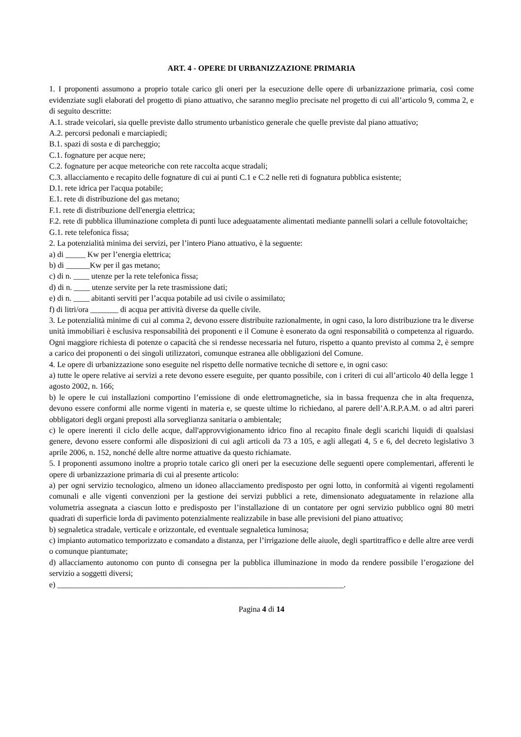ART. 4 - OPERE DI URBANIZZAZIONE PRIMARIA
1. I proponenti assumono a proprio totale carico gli oneri per la esecuzione delle opere di urbanizzazione primaria, così come evidenziate sugli elaborati del progetto di piano attuativo, che saranno meglio precisate nel progetto di cui all’articolo 9, comma 2, e di seguito descritte:
A.1. strade veicolari, sia quelle previste dallo strumento urbanistico generale che quelle previste dal piano attuativo;
A.2. percorsi pedonali e marciapiedi;
B.1. spazi di sosta e di parcheggio;
C.1. fognature per acque nere;
C.2. fognature per acque meteoriche con rete raccolta acque stradali;
C.3. allacciamento e recapito delle fognature di cui ai punti C.1 e C.2 nelle reti di fognatura pubblica esistente;
D.1. rete idrica per l'acqua potabile;
E.1. rete di distribuzione del gas metano;
F.1. rete di distribuzione dell'energia elettrica;
F.2. rete di pubblica illuminazione completa di punti luce adeguatamente alimentati mediante pannelli solari a cellule fotovoltaiche;
G.1. rete telefonica fissa;
2. La potenzialità minima dei servizi, per l’intero Piano attuativo, è la seguente:
a) di _____ Kw per l’energia elettrica;
b) di ______Kw per il gas metano;
c) di n. ____ utenze per la rete telefonica fissa;
d) di n. ____ utenze servite per la rete trasmissione dati;
e) di n. ____ abitanti serviti per l’acqua potabile ad usi civile o assimilato;
f) di litri/ora _______ di acqua per attività diverse da quelle civile.
3. Le potenzialità minime di cui al comma 2, devono essere distribuite razionalmente, in ogni caso, la loro distribuzione tra le diverse unità immobiliari è esclusiva responsabilità dei proponenti e il Comune è esonerato da ogni responsabilità o competenza al riguardo. Ogni maggiore richiesta di potenze o capacità che si rendesse necessaria nel futuro, rispetto a quanto previsto al comma 2, è sempre a carico dei proponenti o dei singoli utilizzatori, comunque estranea alle obbligazioni del Comune.
4. Le opere di urbanizzazione sono eseguite nel rispetto delle normative tecniche di settore e, in ogni caso:
a) tutte le opere relative ai servizi a rete devono essere eseguite, per quanto possibile, con i criteri di cui all’articolo 40 della legge 1 agosto 2002, n. 166;
b) le opere le cui installazioni comportino l’emissione di onde elettromagnetiche, sia in bassa frequenza che in alta frequenza, devono essere conformi alle norme vigenti in materia e, se queste ultime lo richiedano, al parere dell’A.R.P.A.M. o ad altri pareri obbligatori degli organi preposti alla sorveglianza sanitaria o ambientale;
c) le opere inerenti il ciclo delle acque, dall'approvvigionamento idrico fino al recapito finale degli scarichi liquidi di qualsiasi genere, devono essere conformi alle disposizioni di cui agli articoli da 73 a 105, e agli allegati 4, 5 e 6, del decreto legislativo 3 aprile 2006, n. 152, nonché delle altre norme attuative da questo richiamate.
5. I proponenti assumono inoltre a proprio totale carico gli oneri per la esecuzione delle seguenti opere complementari, afferenti le opere di urbanizzazione primaria di cui al presente articolo:
a) per ogni servizio tecnologico, almeno un idoneo allacciamento predisposto per ogni lotto, in conformità ai vigenti regolamenti comunali e alle vigenti convenzioni per la gestione dei servizi pubblici a rete, dimensionato adeguatamente in relazione alla volumetria assegnata a ciascun lotto e predisposto per l’installazione di un contatore per ogni servizio pubblico ogni 80 metri quadrati di superficie lorda di pavimento potenzialmente realizzabile in base alle previsioni del piano attuativo;
b) segnaletica stradale, verticale e orizzontale, ed eventuale segnaletica luminosa;
c) impianto automatico temporizzato e comandato a distanza, per l’irrigazione delle aiuole, degli spartitraffico e delle altre aree verdi o comunque piantumate;
d) allacciamento autonomo con punto di consegna per la pubblica illuminazione in modo da rendere possibile l’erogazione del servizio a soggetti diversi;
e) ________________________________________________________________________.
Pagina 4 di 14